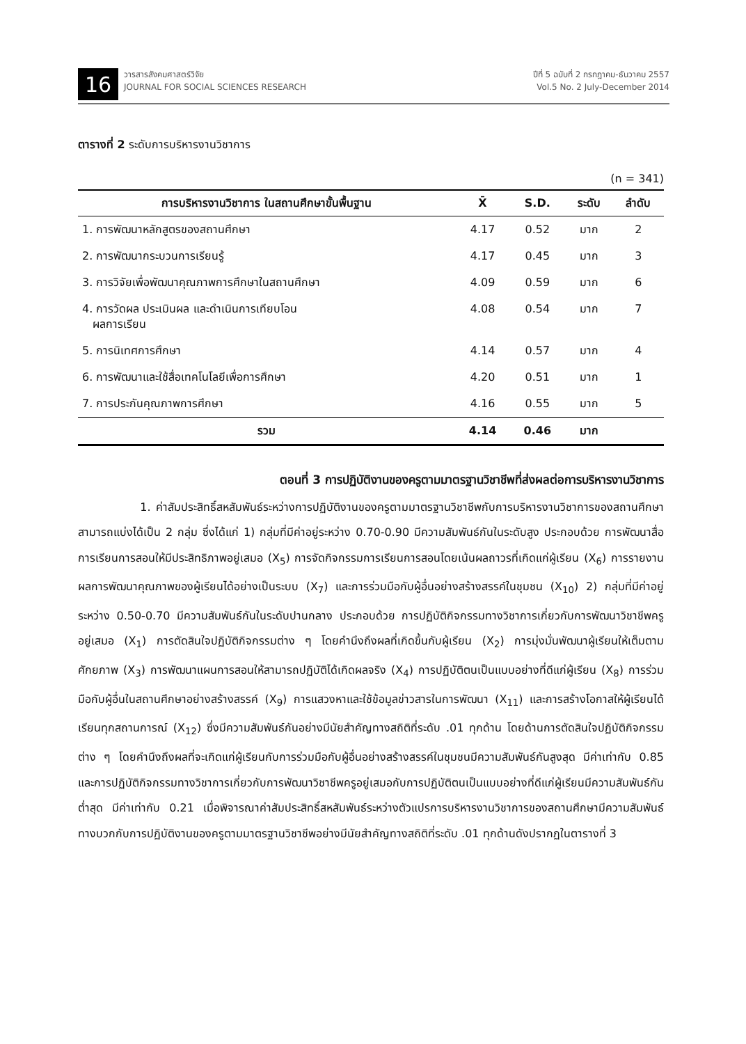16
วารสารสังคมศาสตร์วิจัย
JOURNAL FOR SOCIAL SCIENCES RESEARCH
ปีที่ 5 ฉบับที่ 2 กรกฎาคม-ธันวาคม 2557
Vol.5 No. 2 July-December 2014
ตารางที่ 2 ระดับการบริหารงานวิชาการ
(n = 341)
| การบริหารงานวิชาการ ในสถานศึกษาขั้นพื้นฐาน | X̄ | S.D. | ระดับ | ลำดับ |
| --- | --- | --- | --- | --- |
| 1. การพัฒนาหลักสูตรของสถานศึกษา | 4.17 | 0.52 | มาก | 2 |
| 2. การพัฒนากระบวนการเรียนรู้ | 4.17 | 0.45 | มาก | 3 |
| 3. การวิจัยเพื่อพัฒนาคุณภาพการศึกษาในสถานศึกษา | 4.09 | 0.59 | มาก | 6 |
| 4. การวัดผล ประเมินผล และดำเนินการเทียบโอน ผลการเรียน | 4.08 | 0.54 | มาก | 7 |
| 5. การนิเทศการศึกษา | 4.14 | 0.57 | มาก | 4 |
| 6. การพัฒนาและใช้สื่อเทคโนโลยีเพื่อการศึกษา | 4.20 | 0.51 | มาก | 1 |
| 7. การประกันคุณภาพการศึกษา | 4.16 | 0.55 | มาก | 5 |
| รวม | 4.14 | 0.46 | มาก | |
ตอนที่ 3 การปฏิบัติงานของครูตามมาตรฐานวิชาชีพที่ส่งผลต่อการบริหารงานวิชาการ
1. ค่าสัมประสิทธิ์สหสัมพันธ์ระหว่างการปฏิบัติงานของครูตามมาตรฐานวิชาชีพกับการบริหารงานวิชาการของสถานศึกษา สามารถแบ่งได้เป็น 2 กลุ่ม ซึ่งได้แก่ 1) กลุ่มที่มีค่าอยู่ระหว่าง 0.70-0.90 มีความสัมพันธ์กันในระดับสูง ประกอบด้วย การพัฒนาสื่อการเรียนการสอนให้มีประสิทธิภาพอยู่เสมอ (X<sub>5</sub>) การจัดกิจกรรมการเรียนการสอนโดยเน้นผลถาวรที่เกิดแก่ผู้เรียน (X<sub>6</sub>) การรายงานผลการพัฒนาคุณภาพของผู้เรียนได้อย่างเป็นระบบ (X<sub>7</sub>) และการร่วมมือกับผู้อื่นอย่างสร้างสรรค์ในชุมชน (X<sub>10</sub>) 2) กลุ่มที่มีค่าอยู่ระหว่าง 0.50-0.70 มีความสัมพันธ์กันในระดับปานกลาง ประกอบด้วย การปฏิบัติกิจกรรมทางวิชาการเกี่ยวกับการพัฒนาวิชาชีพครูอยู่เสมอ (X<sub>1</sub>) การตัดสินใจปฏิบัติกิจกรรมต่าง ๆ โดยคำนึงถึงผลที่เกิดขึ้นกับผู้เรียน (X<sub>2</sub>) การมุ่งมั่นพัฒนาผู้เรียนให้เต็มตามศักยภาพ (X<sub>3</sub>) การพัฒนาแผนการสอนให้สามารถปฏิบัติได้เกิดผลจริง (X<sub>4</sub>) การปฏิบัติตนเป็นแบบอย่างที่ดีแก่ผู้เรียน (X<sub>8</sub>) การร่วมมือกับผู้อื่นในสถานศึกษาอย่างสร้างสรรค์ (X<sub>9</sub>) การแสวงหาและใช้ข้อมูลข่าวสารในการพัฒนา (X<sub>11</sub>) และการสร้างโอกาสให้ผู้เรียนได้เรียนทุกสถานการณ์ (X<sub>12</sub>) ซึ่งมีความสัมพันธ์กันอย่างมีนัยสำคัญทางสถิติที่ระดับ .01 ทุกด้าน โดยด้านการตัดสินใจปฏิบัติกิจกรรมต่าง ๆ โดยคำนึงถึงผลที่จะเกิดแก่ผู้เรียนกับการร่วมมือกับผู้อื่นอย่างสร้างสรรค์ในชุมชนมีความสัมพันธ์กันสูงสุด มีค่าเท่ากับ 0.85 และการปฏิบัติกิจกรรมทางวิชาการเกี่ยวกับการพัฒนาวิชาชีพครูอยู่เสมอกับการปฏิบัติตนเป็นแบบอย่างที่ดีแก่ผู้เรียนมีความสัมพันธ์กันต่ำสุด มีค่าเท่ากับ 0.21 เมื่อพิจารณาค่าสัมประสิทธิ์สหสัมพันธ์ระหว่างตัวแปรการบริหารงานวิชาการของสถานศึกษามีความสัมพันธ์ทางบวกกับการปฏิบัติงานของครูตามมาตรฐานวิชาชีพอย่างมีนัยสำคัญทางสถิติที่ระดับ .01 ทุกด้านดังปรากฏในตารางที่ 3